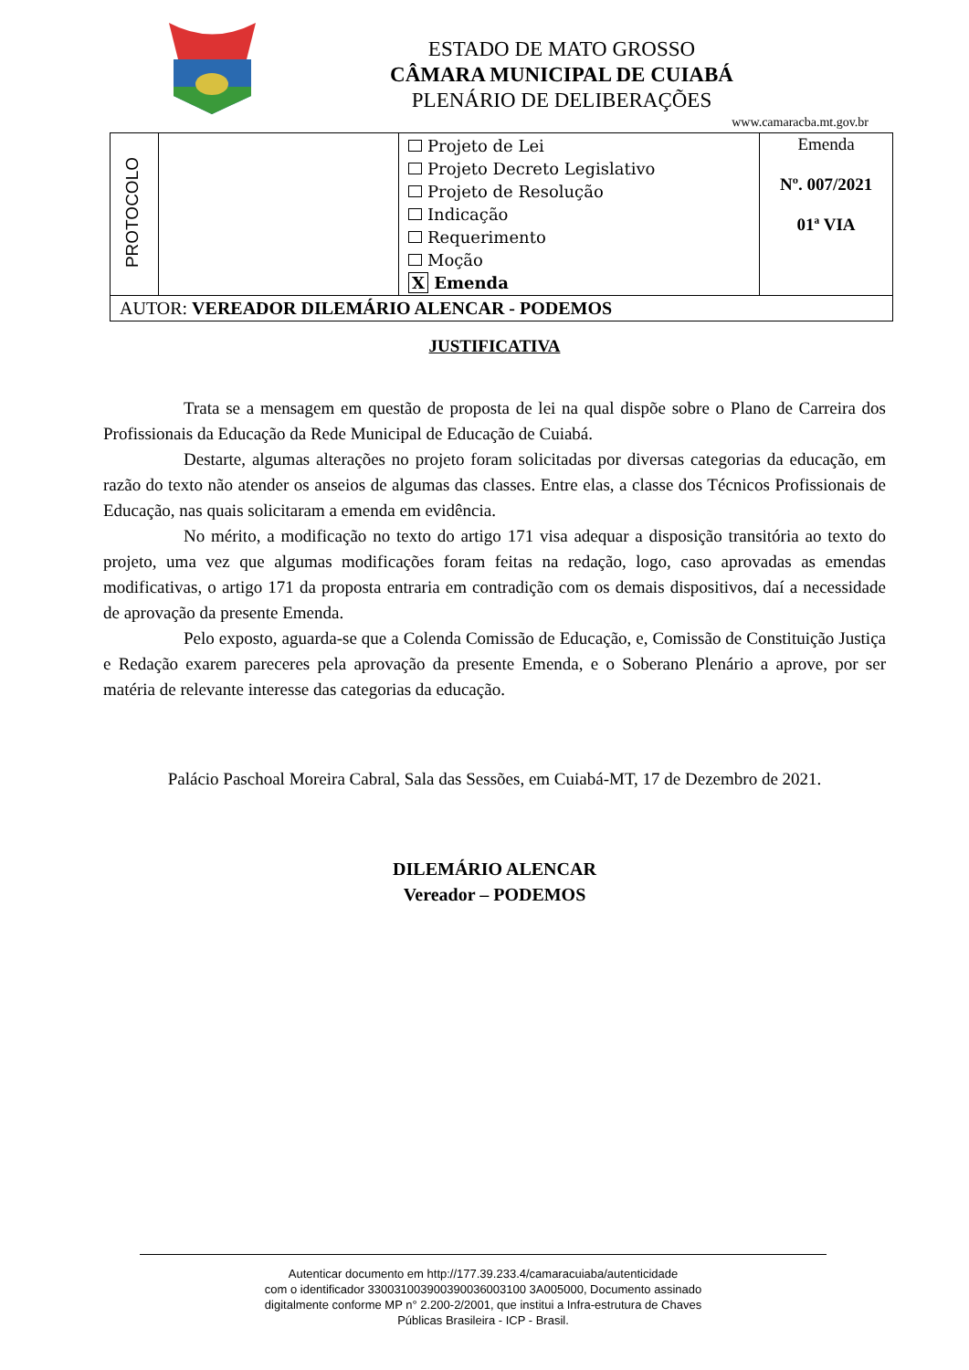ESTADO DE MATO GROSSO
CÂMARA MUNICIPAL DE CUIABÁ
PLENÁRIO DE DELIBERAÇÕES
www.camaracba.mt.gov.br
| PROTOCOLO | | Projeto de Lei Projeto Decreto Legislativo Projeto de Resolução Indicação Requerimento Moção X Emenda | Emenda Nº. 007/2021 01ª VIA |
| AUTOR: VEREADOR DILEMÁRIO ALENCAR - PODEMOS | | | |
JUSTIFICATIVA
Trata se a mensagem em questão de proposta de lei na qual dispõe sobre o Plano de Carreira dos Profissionais da Educação da Rede Municipal de Educação de Cuiabá.
Destarte, algumas alterações no projeto foram solicitadas por diversas categorias da educação, em razão do texto não atender os anseios de algumas das classes. Entre elas, a classe dos Técnicos Profissionais de Educação, nas quais solicitaram a emenda em evidência.
No mérito, a modificação no texto do artigo 171 visa adequar a disposição transitória ao texto do projeto, uma vez que algumas modificações foram feitas na redação, logo, caso aprovadas as emendas modificativas, o artigo 171 da proposta entraria em contradição com os demais dispositivos, daí a necessidade de aprovação da presente Emenda.
Pelo exposto, aguarda-se que a Colenda Comissão de Educação, e, Comissão de Constituição Justiça e Redação exarem pareceres pela aprovação da presente Emenda, e o Soberano Plenário a aprove, por ser matéria de relevante interesse das categorias da educação.
Palácio Paschoal Moreira Cabral, Sala das Sessões, em Cuiabá-MT, 17 de Dezembro de 2021.
DILEMÁRIO ALENCAR
Vereador – PODEMOS
Autenticar documento em http://177.39.233.4/camaracuiaba/autenticidade
com o identificador 330031003900390036003100 3A005000, Documento assinado
digitalmente conforme MP n° 2.200-2/2001, que institui a Infra-estrutura de Chaves
Públicas Brasileira - ICP - Brasil.